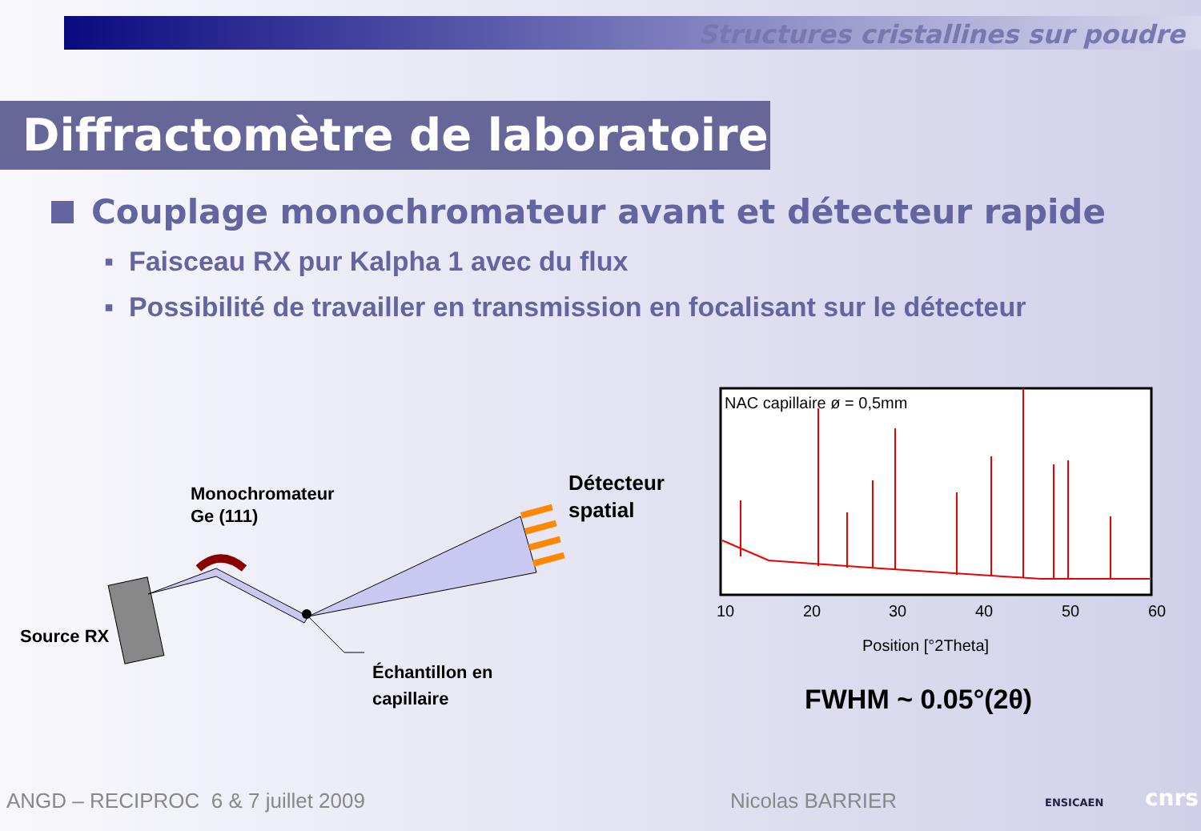Structures cristallines sur poudre
Diffractomètre de laboratoire
Couplage monochromateur avant et détecteur rapide
▪ Faisceau RX pur Kalpha 1 avec du flux
▪ Possibilité de travailler en transmission en focalisant sur le détecteur
Monochromateur
Ge (111)
Source RX
Détecteur
spatial
Échantillon en
capillaire
NAC capillaire ø = 0,5mm
10
20
30
40
50
60
Position [°2Theta]
FWHM ~ 0.05°(2θ)
ANGD – RECIPROC 6 & 7 juillet 2009
Nicolas BARRIER ENSICAEN cnrs